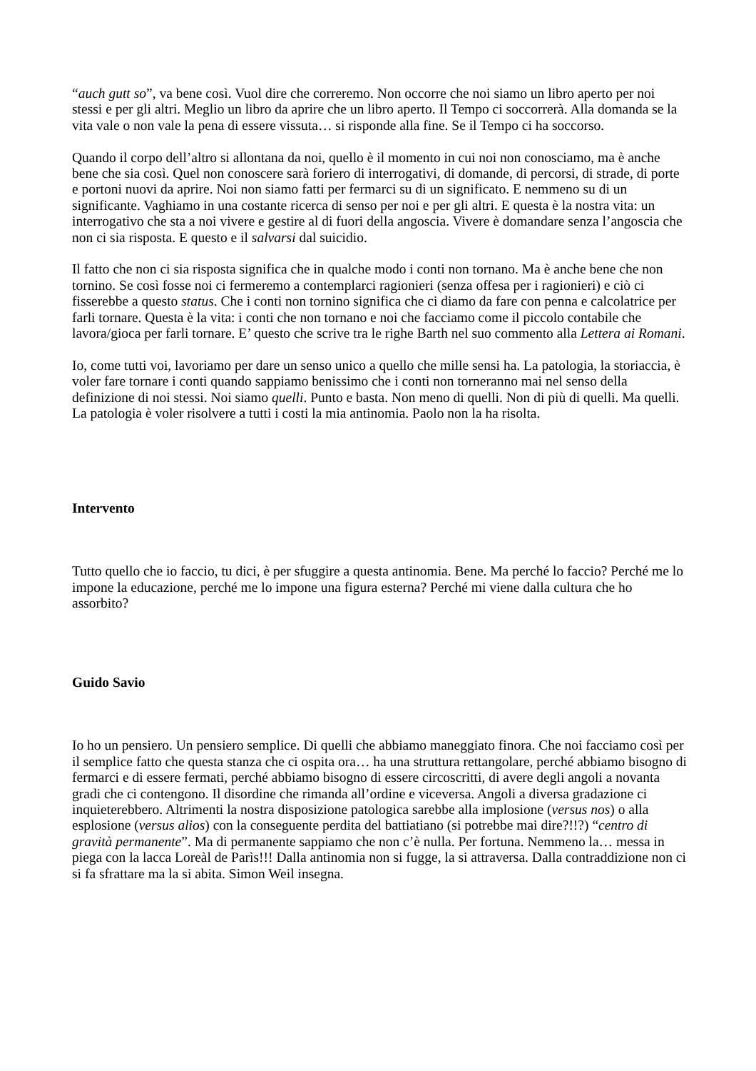“auch gutt so”, va bene così. Vuol dire che correremo. Non occorre che noi siamo un libro aperto per noi stessi e per gli altri. Meglio un libro da aprire che un libro aperto. Il Tempo ci soccorrerà. Alla domanda se la vita vale o non vale la pena di essere vissuta… si risponde alla fine. Se il Tempo ci ha soccorso.
Quando il corpo dell’altro si allontana da noi, quello è il momento in cui noi non conosciamo, ma è anche bene che sia così. Quel non conoscere sarà foriero di interrogativi, di domande, di percorsi, di strade, di porte e portoni nuovi da aprire. Noi non siamo fatti per fermarci su di un significato. E nemmeno su di un significante. Vaghiamo in una costante ricerca di senso per noi e per gli altri. E questa è la nostra vita: un interrogativo che sta a noi vivere e gestire al di fuori della angoscia. Vivere è domandare senza l’angoscia che non ci sia risposta. E questo e il salvarsi dal suicidio.
Il fatto che non ci sia risposta significa che in qualche modo i conti non tornano. Ma è anche bene che non tornino. Se così fosse noi ci fermeremo a contemplarci ragionieri (senza offesa per i ragionieri) e ciò ci fisserebbe a questo status. Che i conti non tornino significa che ci diamo da fare con penna e calcolatrice per farli tornare. Questa è la vita: i conti che non tornano e noi che facciamo come il piccolo contabile che lavora/gioca per farli tornare. E’ questo che scrive tra le righe Barth nel suo commento alla Lettera ai Romani.
Io, come tutti voi, lavoriamo per dare un senso unico a quello che mille sensi ha. La patologia, la storiaccia, è voler fare tornare i conti quando sappiamo benissimo che i conti non torneranno mai nel senso della definizione di noi stessi. Noi siamo quelli. Punto e basta. Non meno di quelli. Non di più di quelli. Ma quelli. La patologia è voler risolvere a tutti i costi la mia antinomia. Paolo non la ha risolta.
Intervento
Tutto quello che io faccio, tu dici, è per sfuggire a questa antinomia. Bene. Ma perché lo faccio? Perché me lo impone la educazione, perché me lo impone una figura esterna? Perché mi viene dalla cultura che ho assorbito?
Guido Savio
Io ho un pensiero. Un pensiero semplice. Di quelli che abbiamo maneggiato finora. Che noi facciamo così per il semplice fatto che questa stanza che ci ospita ora… ha una struttura rettangolare, perché abbiamo bisogno di fermarci e di essere fermati, perché abbiamo bisogno di essere circoscritti, di avere degli angoli a novanta gradi che ci contengono. Il disordine che rimanda all’ordine e viceversa. Angoli a diversa gradazione ci inquieterebbero. Altrimenti la nostra disposizione patologica sarebbe alla implosione (versus nos) o alla esplosione (versus alios) con la conseguente perdita del battiatiano (si potrebbe mai dire?!!?) “centro di gravità permanente”. Ma di permanente sappiamo che non c’è nulla. Per fortuna. Nemmeno la… messa in piega con la lacca Loreàl de Parìs!!! Dalla antinomia non si fugge, la si attraversa. Dalla contraddizione non ci si fa sfrattare ma la si abita. Simon Weil insegna.